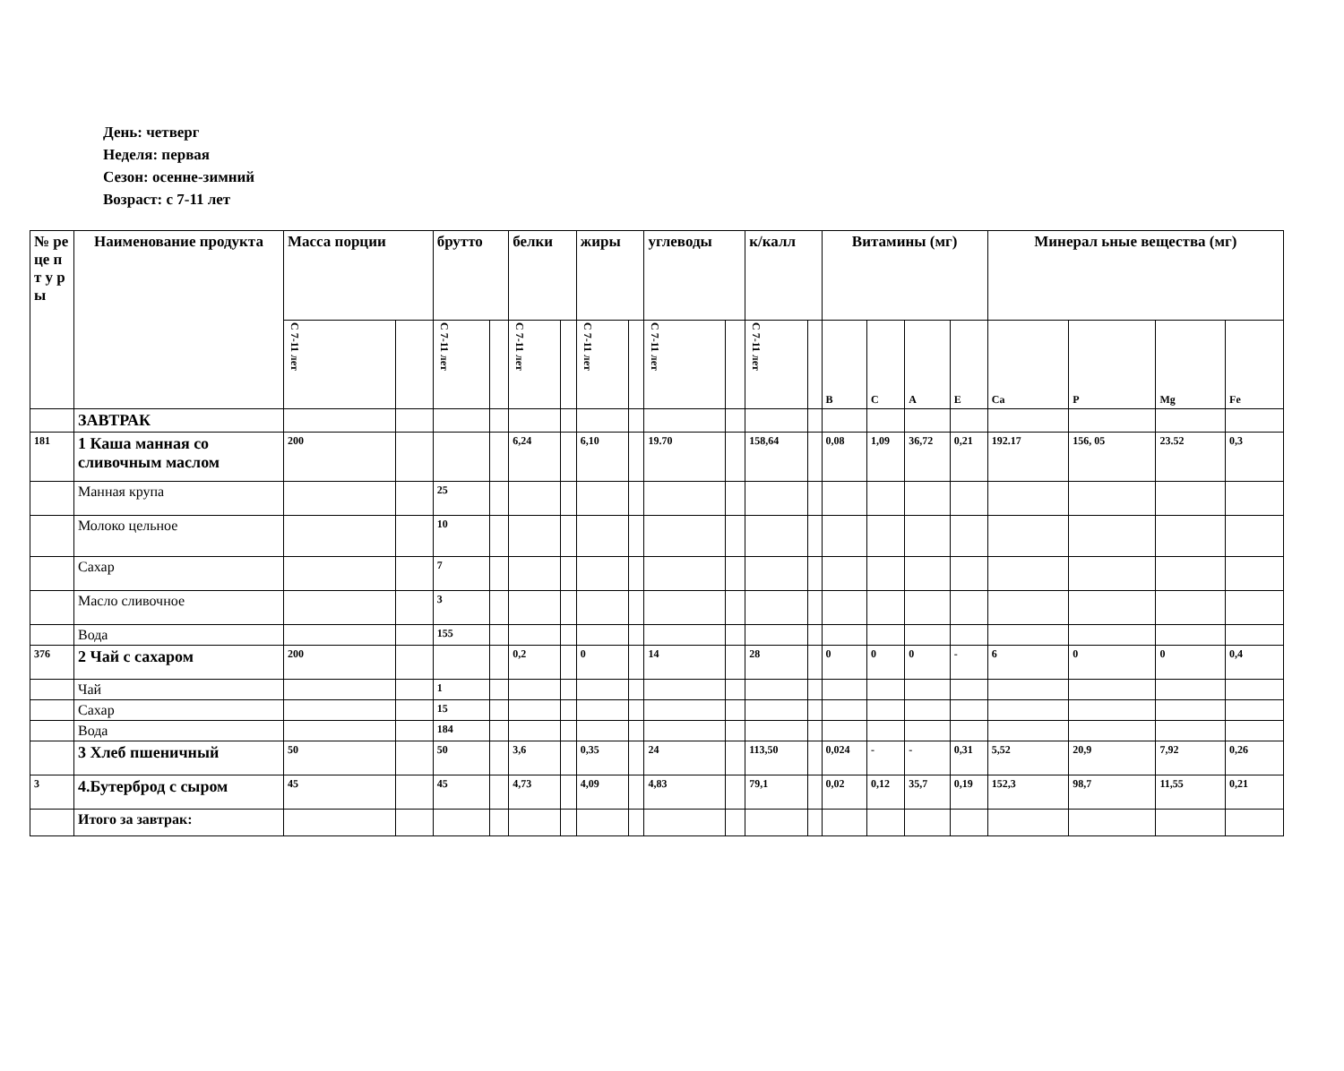День: четверг
Неделя: первая
Сезон: осенне-зимний
Возраст: с 7-11 лет
| № ре це п т у р ы | Наименование продукта | Масса порции | | брутто | | белки | | жиры | | углеводы | | к/калл | | Витамины (мг) | | | | Минерал ьные вещества (мг) | | | |
| --- | --- | --- | --- | --- | --- | --- | --- | --- | --- | --- | --- | --- | --- | --- | --- | --- | --- | --- | --- | --- | --- |
| | | С 7-11 лет | | С 7-11 лет | | С 7-11 лет | | С 7-11 лет | | С 7-11 лет | | С 7-11 лет | | В | С | А | Е | Са | Р | Mg | Fe |
| | ЗАВТРАК | | | | | | | | | | | | | | | | | | | | |
| 181 | 1 Каша манная со сливочным маслом | 200 | | | | 6,24 | | 6,10 | | 19.70 | | 158,64 | | 0,08 | 1,09 | 36,72 | 0,21 | 192.17 | 156, 05 | 23.52 | 0,3 |
| | Манная крупа | | | 25 | | | | | | | | | | | | | | | | | |
| | Молоко цельное | | | 10 | | | | | | | | | | | | | | | | | |
| | Сахар | | | 7 | | | | | | | | | | | | | | | | | |
| | Масло сливочное | | | 3 | | | | | | | | | | | | | | | | | |
| | Вода | | | 155 | | | | | | | | | | | | | | | | | |
| 376 | 2 Чай с сахаром | 200 | | | | 0,2 | | 0 | | 14 | | 28 | | 0 | 0 | 0 | - | 6 | 0 | 0 | 0,4 |
| | Чай | | | 1 | | | | | | | | | | | | | | | | | |
| | Сахар | | | 15 | | | | | | | | | | | | | | | | | |
| | Вода | | | 184 | | | | | | | | | | | | | | | | | |
| | 3 Хлеб пшеничный | 50 | | 50 | | 3,6 | | 0,35 | | 24 | | 113,50 | | 0,024 | - | - | 0,31 | 5,52 | 20,9 | 7,92 | 0,26 |
| 3 | 4.Бутерброд с сыром | 45 | | 45 | | 4,73 | | 4,09 | | 4,83 | | 79,1 | | 0,02 | 0,12 | 35,7 | 0,19 | 152,3 | 98,7 | 11,55 | 0,21 |
| | Итого за завтрак: | | | | | | | | | | | | | | | | | | | | |